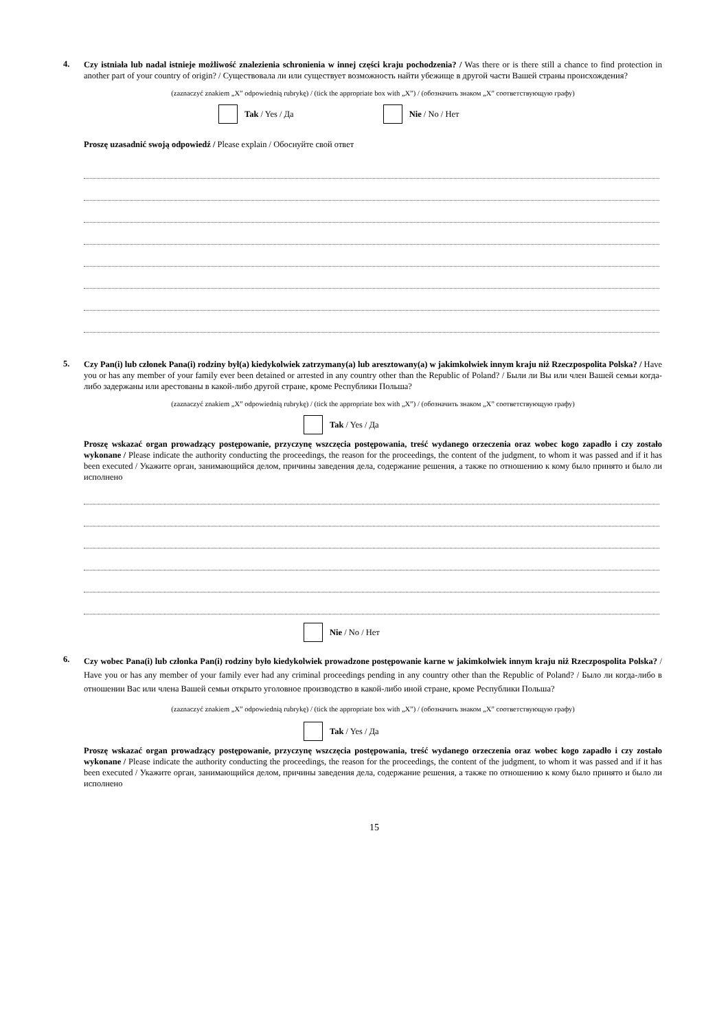4.
Czy istniała lub nadal istnieje możliwość znalezienia schronienia w innej części kraju pochodzenia? / Was there or is there still a chance to find protection in another part of your country of origin? / Существовала ли или существует возможность найти убежище в другой части Вашей страны происхождения?
(zaznaczyć znakiem „X” odpowiednią rubrykę) / (tick the appropriate box with „X”) / (обозначить знаком „X” соответствующую графу)
Tak / Yes / Да Nie / No / Нет
Proszę uzasadnić swoją odpowiedź / Please explain / Обоснуйте свой ответ
5.
Czy Pan(i) lub członek Pana(i) rodziny był(a) kiedykolwiek zatrzymany(a) lub aresztowany(a) w jakimkolwiek innym kraju niż Rzeczpospolita Polska? / Have you or has any member of your family ever been detained or arrested in any country other than the Republic of Poland? / Были ли Вы или член Вашей семьи когда-либо задержаны или арестованы в какой-либо другой стране, кроме Республики Польша?
(zaznaczyć znakiem „X” odpowiednią rubrykę) / (tick the appropriate box with „X”) / (обозначить знаком „X” соответствующую графу)
Tak / Yes / Да
Proszę wskazać organ prowadzący postępowanie, przyczynę wszczęcia postępowania, treść wydanego orzeczenia oraz wobec kogo zapadło i czy zostało wykonane / Please indicate the authority conducting the proceedings, the reason for the proceedings, the content of the judgment, to whom it was passed and if it has been executed / Укажите орган, занимающийся делом, причины заведения дела, содержание решения, а также по отношению к кому было принято и было ли исполнено
Nie / No / Нет
6.
Czy wobec Pana(i) lub członka Pan(i) rodziny było kiedykolwiek prowadzone postępowanie karne w jakimkolwiek innym kraju niż Rzeczpospolita Polska? / Have you or has any member of your family ever had any criminal proceedings pending in any country other than the Republic of Poland? / Было ли когда-либо в отношении Вас или члена Вашей семьи открыто уголовное производство в какой-либо иной стране, кроме Республики Польша?
(zaznaczyć znakiem „X” odpowiednią rubrykę) / (tick the appropriate box with „X”) / (обозначить знаком „X” соответствующую графу)
Tak / Yes / Да
Proszę wskazać organ prowadzący postępowanie, przyczynę wszczęcia postępowania, treść wydanego orzeczenia oraz wobec kogo zapadło i czy zostało wykonane / Please indicate the authority conducting the proceedings, the reason for the proceedings, the content of the judgment, to whom it was passed and if it has been executed / Укажите орган, занимающийся делом, причины заведения дела, содержание решения, а также по отношению к кому было принято и было ли исполнено
15